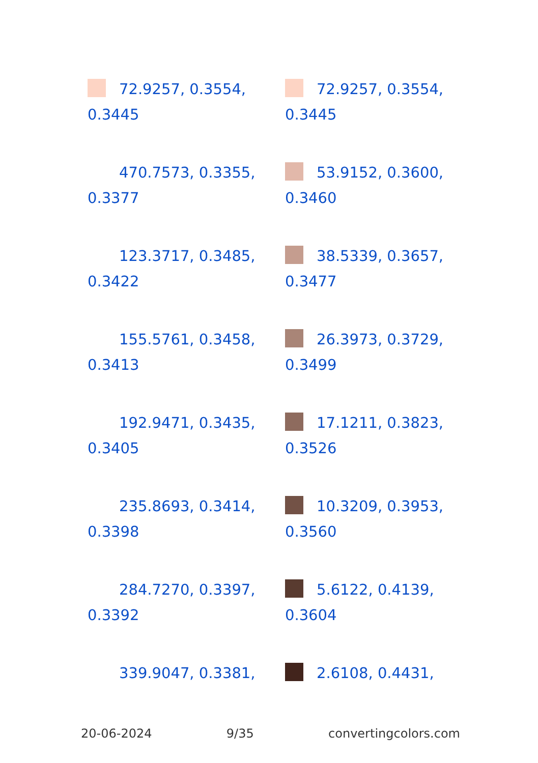72.9257, 0.3554,
0.3445
72.9257, 0.3554,
0.3445
470.7573, 0.3355,
0.3377
53.9152, 0.3600,
0.3460
123.3717, 0.3485,
0.3422
38.5339, 0.3657,
0.3477
155.5761, 0.3458,
0.3413
26.3973, 0.3729,
0.3499
192.9471, 0.3435,
0.3405
17.1211, 0.3823,
0.3526
235.8693, 0.3414,
0.3398
10.3209, 0.3953,
0.3560
284.7270, 0.3397,
0.3392
5.6122, 0.4139,
0.3604
339.9047, 0.3381,
2.6108, 0.4431,
20-06-2024 9/35 convertingcolors.com